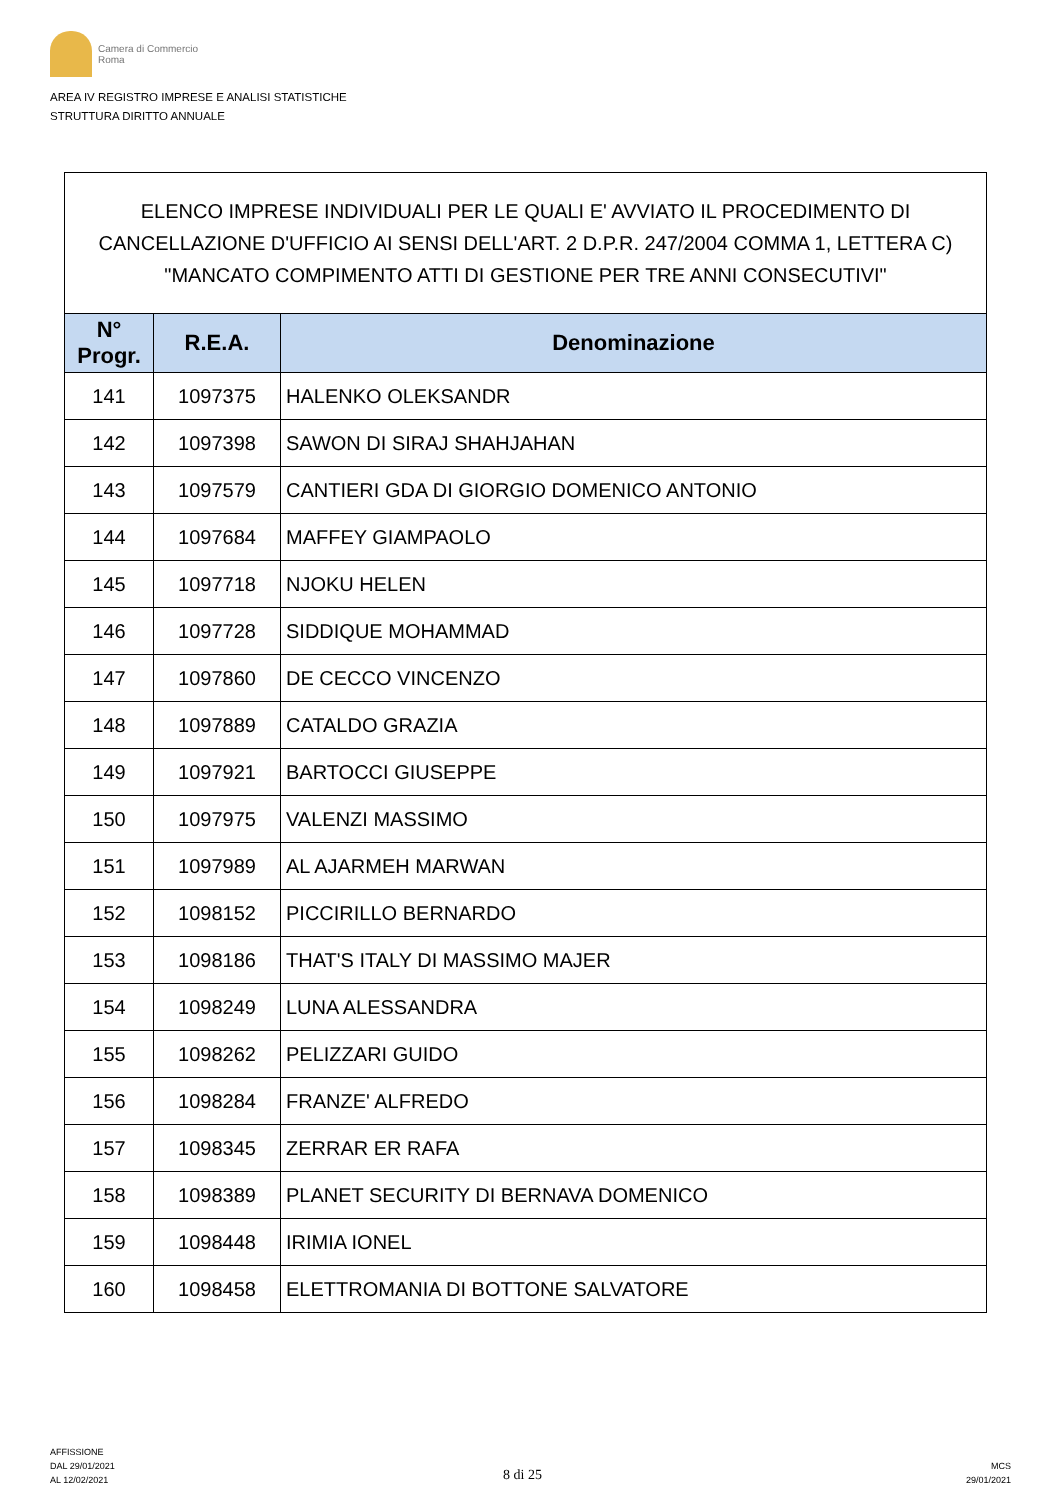Camera di Commercio
Roma
AREA IV REGISTRO IMPRESE E ANALISI STATISTICHE
STRUTTURA DIRITTO ANNUALE
| ELENCO IMPRESE INDIVIDUALI PER LE QUALI E' AVVIATO IL PROCEDIMENTO DI CANCELLAZIONE D'UFFICIO AI SENSI DELL'ART. 2 D.P.R. 247/2004 COMMA 1, LETTERA C) "MANCATO COMPIMENTO ATTI DI GESTIONE PER TRE ANNI CONSECUTIVI" | | |
| --- | --- | --- |
| N° Progr. | R.E.A. | Denominazione |
| 141 | 1097375 | HALENKO OLEKSANDR |
| 142 | 1097398 | SAWON DI SIRAJ SHAHJAHAN |
| 143 | 1097579 | CANTIERI GDA DI GIORGIO DOMENICO ANTONIO |
| 144 | 1097684 | MAFFEY GIAMPAOLO |
| 145 | 1097718 | NJOKU HELEN |
| 146 | 1097728 | SIDDIQUE MOHAMMAD |
| 147 | 1097860 | DE CECCO VINCENZO |
| 148 | 1097889 | CATALDO GRAZIA |
| 149 | 1097921 | BARTOCCI GIUSEPPE |
| 150 | 1097975 | VALENZI MASSIMO |
| 151 | 1097989 | AL AJARMEH MARWAN |
| 152 | 1098152 | PICCIRILLO BERNARDO |
| 153 | 1098186 | THAT'S ITALY DI MASSIMO MAJER |
| 154 | 1098249 | LUNA ALESSANDRA |
| 155 | 1098262 | PELIZZARI GUIDO |
| 156 | 1098284 | FRANZE' ALFREDO |
| 157 | 1098345 | ZERRAR ER RAFA |
| 158 | 1098389 | PLANET SECURITY DI BERNAVA DOMENICO |
| 159 | 1098448 | IRIMIA IONEL |
| 160 | 1098458 | ELETTROMANIA DI BOTTONE SALVATORE |
AFFISSIONE
DAL 29/01/2021
AL 12/02/2021
8 di 25
MCS
29/01/2021